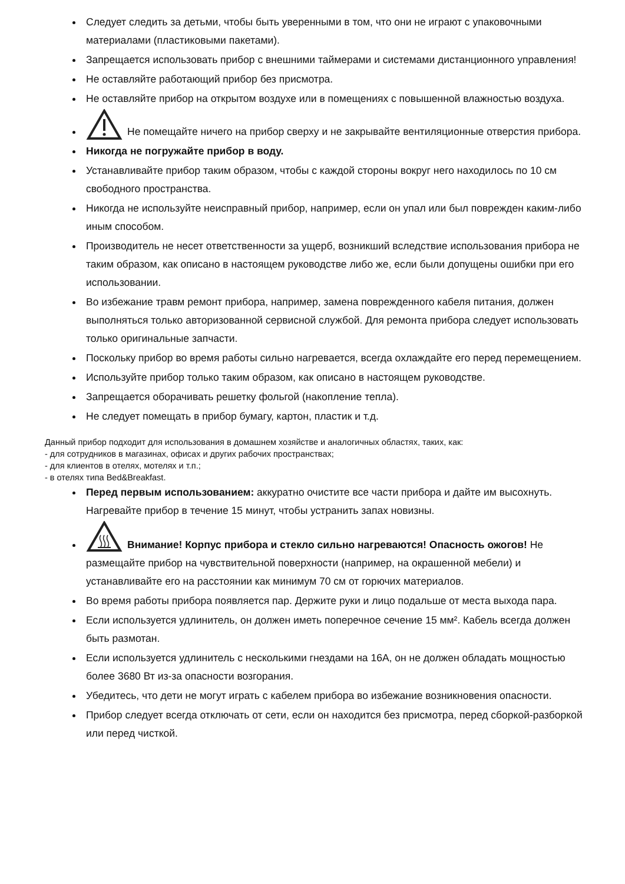Следует следить за детьми, чтобы быть уверенными в том, что они не играют с упаковочными материалами (пластиковыми пакетами).
Запрещается использовать прибор с внешними таймерами и системами дистанционного управления!
Не оставляйте работающий прибор без присмотра.
Не оставляйте прибор на открытом воздухе или в помещениях с повышенной влажностью воздуха.
Не помещайте ничего на прибор сверху и не закрывайте вентиляционные отверстия прибора.
Никогда не погружайте прибор в воду.
Устанавливайте прибор таким образом, чтобы с каждой стороны вокруг него находилось по 10 см свободного пространства.
Никогда не используйте неисправный прибор, например, если он упал или был поврежден каким-либо иным способом.
Производитель не несет ответственности за ущерб, возникший вследствие использования прибора не таким образом, как описано в настоящем руководстве либо же, если были допущены ошибки при его использовании.
Во избежание травм ремонт прибора, например, замена поврежденного кабеля питания, должен выполняться только авторизованной сервисной службой. Для ремонта прибора следует использовать только оригинальные запчасти.
Поскольку прибор во время работы сильно нагревается, всегда охлаждайте его перед перемещением.
Используйте прибор только таким образом, как описано в настоящем руководстве.
Запрещается оборачивать решетку фольгой (накопление тепла).
Не следует помещать в прибор бумагу, картон, пластик и т.д.
Данный прибор подходит для использования в домашнем хозяйстве и аналогичных областях, таких, как:
- для сотрудников в магазинах, офисах и других рабочих пространствах;
- для клиентов в отелях, мотелях и т.п.;
- в отелях типа Bed&Breakfast.
Перед первым использованием: аккуратно очистите все части прибора и дайте им высохнуть. Нагревайте прибор в течение 15 минут, чтобы устранить запах новизны.
Внимание! Корпус прибора и стекло сильно нагреваются! Опасность ожогов! Не размещайте прибор на чувствительной поверхности (например, на окрашенной мебели) и устанавливайте его на расстоянии как минимум 70 см от горючих материалов.
Во время работы прибора появляется пар. Держите руки и лицо подальше от места выхода пара.
Если используется удлинитель, он должен иметь поперечное сечение 15 мм². Кабель всегда должен быть размотан.
Если используется удлинитель с несколькими гнездами на 16А, он не должен обладать мощностью более 3680 Вт из-за опасности возгорания.
Убедитесь, что дети не могут играть с кабелем прибора во избежание возникновения опасности.
Прибор следует всегда отключать от сети, если он находится без присмотра, перед сборкой-разборкой или перед чисткой.